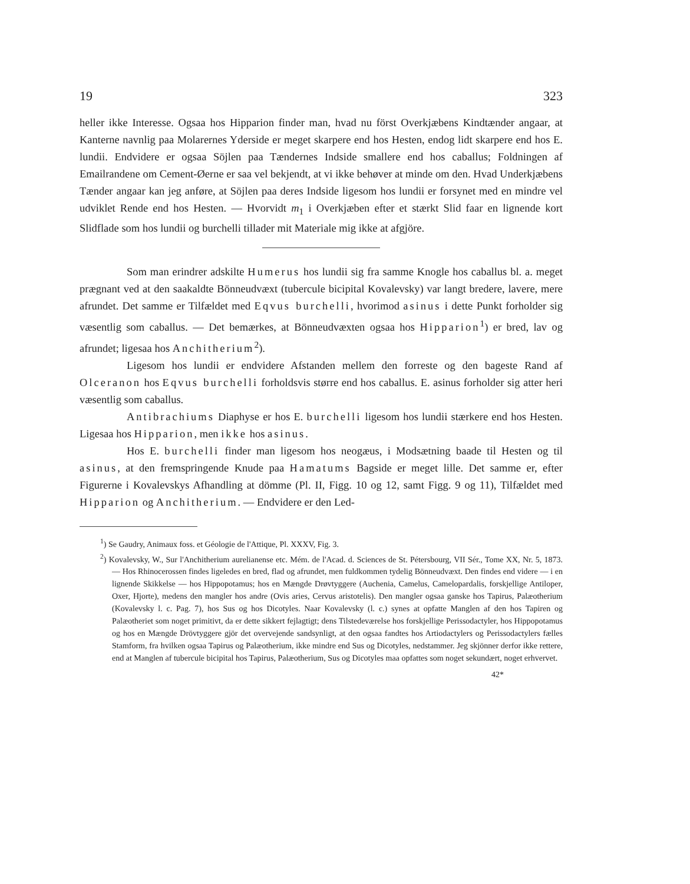19 323
heller ikke Interesse. Ogsaa hos Hipparion finder man, hvad nu först Overkjæbens Kindtænder angaar, at Kanterne navnlig paa Molarernes Yderside er meget skarpere end hos Hesten, endog lidt skarpere end hos E. lundii. Endvidere er ogsaa Söjlen paa Tændernes Indside smallere end hos caballus; Foldningen af Emailrandene om Cement-Øerne er saa vel bekjendt, at vi ikke behøver at minde om den. Hvad Underkjæbens Tænder angaar kan jeg anføre, at Söjlen paa deres Indside ligesom hos lundii er forsynet med en mindre vel udviklet Rende end hos Hesten. — Hvorvidt m<sub>1</sub> i Overkjæben efter et stærkt Slid faar en lignende kort Slidflade som hos lundii og burchelli tillader mit Materiale mig ikke at afgjöre.
Som man erindrer adskilte Humerus hos lundii sig fra samme Knogle hos caballus bl. a. meget prægnant ved at den saakaldte Bönneudvæxt (tubercule bicipital Kovalevsky) var langt bredere, lavere, mere afrundet. Det samme er Tilfældet med Eqvus burchelli, hvorimod asinus i dette Punkt forholder sig væsentlig som caballus. — Det bemærkes, at Bönneudvæxten ogsaa hos Hipparion<sup>1</sup>) er bred, lav og afrundet; ligesaa hos Anchitherium<sup>2</sup>).
Ligesom hos lundii er endvidere Afstanden mellem den forreste og den bageste Rand af Olceranon hos Eqvus burchelli forholdsvis større end hos caballus. E. asinus forholder sig atter heri væsentlig som caballus.
Antibrachiums Diaphyse er hos E. burchelli ligesom hos lundii stærkere end hos Hesten. Ligesaa hos Hipparion, men ikke hos asinus.
Hos E. burchelli finder man ligesom hos neogæus, i Modsætning baade til Hesten og til asinus, at den fremspringende Knude paa Hamatums Bagside er meget lille. Det samme er, efter Figurerne i Kovalevskys Afhandling at dömme (Pl. II, Figg. 10 og 12, samt Figg. 9 og 11), Tilfældet med Hipparion og Anchitherium. — Endvidere er den Led-
<sup>1</sup>) Se Gaudry, Animaux foss. et Géologie de l'Attique, Pl. XXXV, Fig. 3.
<sup>2</sup>) Kovalevsky, W., Sur l'Anchitherium aurelianense etc. Mém. de l'Acad. d. Sciences de St. Pétersbourg, VII Sér., Tome XX, Nr. 5, 1873. — Hos Rhinocerossen findes ligeledes en bred, flad og afrundet, men fuldkommen tydelig Bönneudvæxt. Den findes end videre — i en lignende Skikkelse — hos Hippopotamus; hos en Mængde Drøvtyggere (Auchenia, Camelus, Camelopardalis, forskjellige Antiloper, Oxer, Hjorte), medens den mangler hos andre (Ovis aries, Cervus aristotelis). Den mangler ogsaa ganske hos Tapirus, Palæotherium (Kovalevsky l. c. Pag. 7), hos Sus og hos Dicotyles. Naar Kovalevsky (l. c.) synes at opfatte Manglen af den hos Tapiren og Palæotheriet som noget primitivt, da er dette sikkert fejlagtigt; dens Tilstedeværelse hos forskjellige Perissodactyler, hos Hippopotamus og hos en Mængde Drövtyggere gjör det overvejende sandsynligt, at den ogsaa fandtes hos Artiodactylers og Perissodactylers fælles Stamform, fra hvilken ogsaa Tapirus og Palæotherium, ikke mindre end Sus og Dicotyles, nedstammer. Jeg skjönner derfor ikke rettere, end at Manglen af tubercule bicipital hos Tapirus, Palæotherium, Sus og Dicotyles maa opfattes som noget sekundært, noget erhvervet.
42*